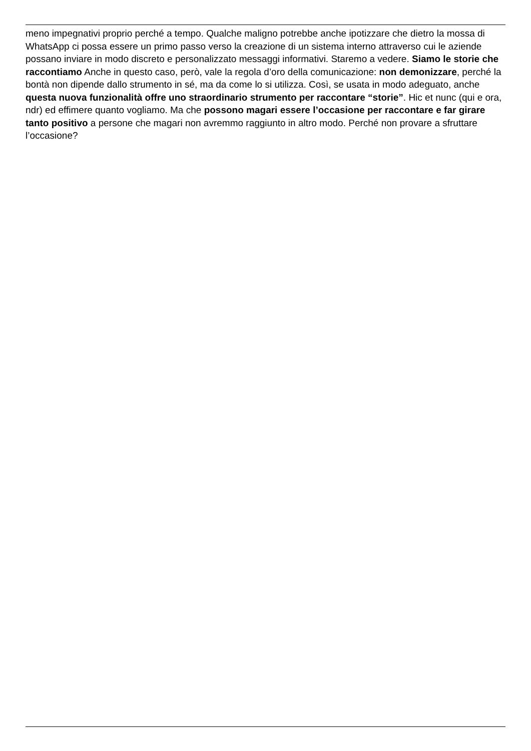meno impegnativi proprio perché a tempo. Qualche maligno potrebbe anche ipotizzare che dietro la mossa di WhatsApp ci possa essere un primo passo verso la creazione di un sistema interno attraverso cui le aziende possano inviare in modo discreto e personalizzato messaggi informativi. Staremo a vedere. Siamo le storie che raccontiamo Anche in questo caso, però, vale la regola d’oro della comunicazione: non demonizzare, perché la bontà non dipende dallo strumento in sé, ma da come lo si utilizza. Così, se usata in modo adeguato, anche questa nuova funzionalità offre uno straordinario strumento per raccontare “storie”. Hic et nunc (qui e ora, ndr) ed effimere quanto vogliamo. Ma che possono magari essere l’occasione per raccontare e far girare tanto positivo a persone che magari non avremmo raggiunto in altro modo. Perché non provare a sfruttare l’occasione?